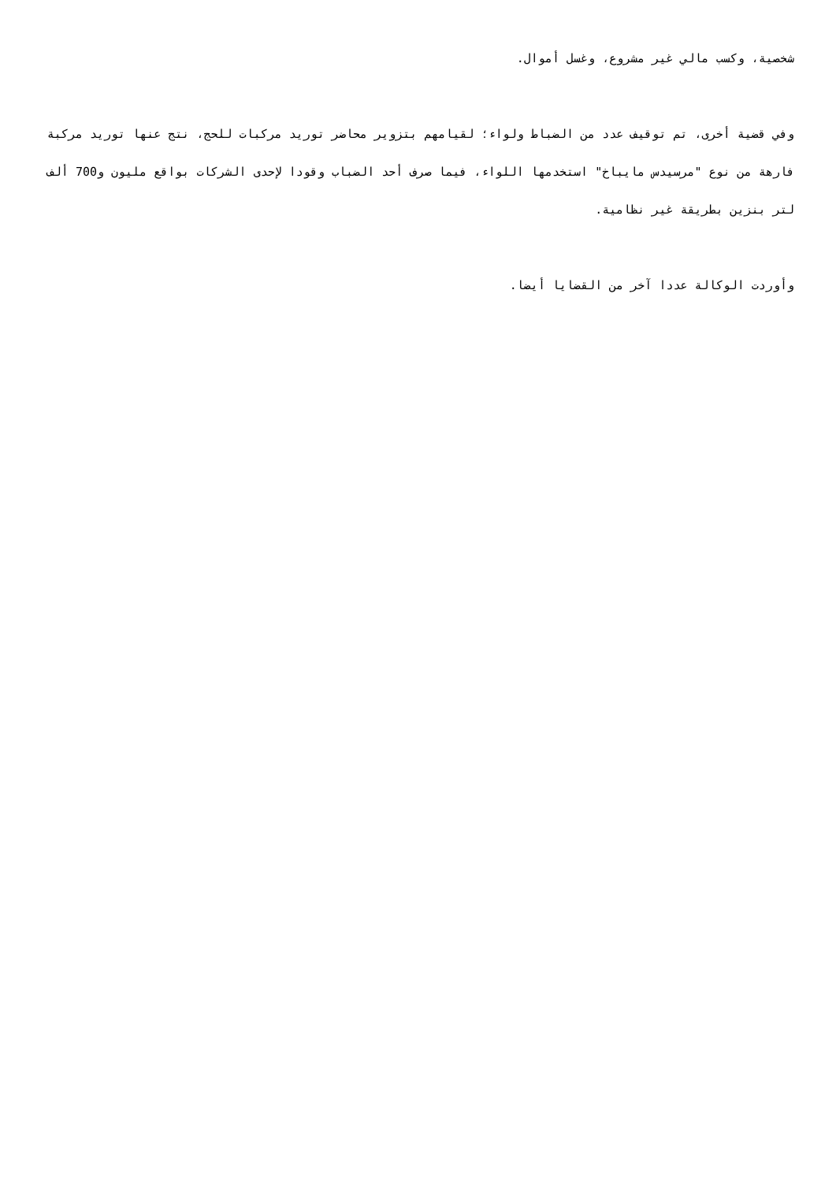شخصية، وكسب مالي غير مشروع، وغسل أموال.
وفي قضية أخرى، تم توقيف عدد من الضباط ولواء؛ لقيامهم بتزوير محاضر توريد مركبات للحج، نتج عنها توريد مركبة فارهة من نوع "مرسيدس مايباخ" استخدمها اللواء، فيما صرف أحد الضباب وقودا لإحدى الشركات بواقع مليون و700 ألف لتر بنزين بطريقة غير نظامية.
وأوردت الوكالة عددا آخر من القضايا أيضا.